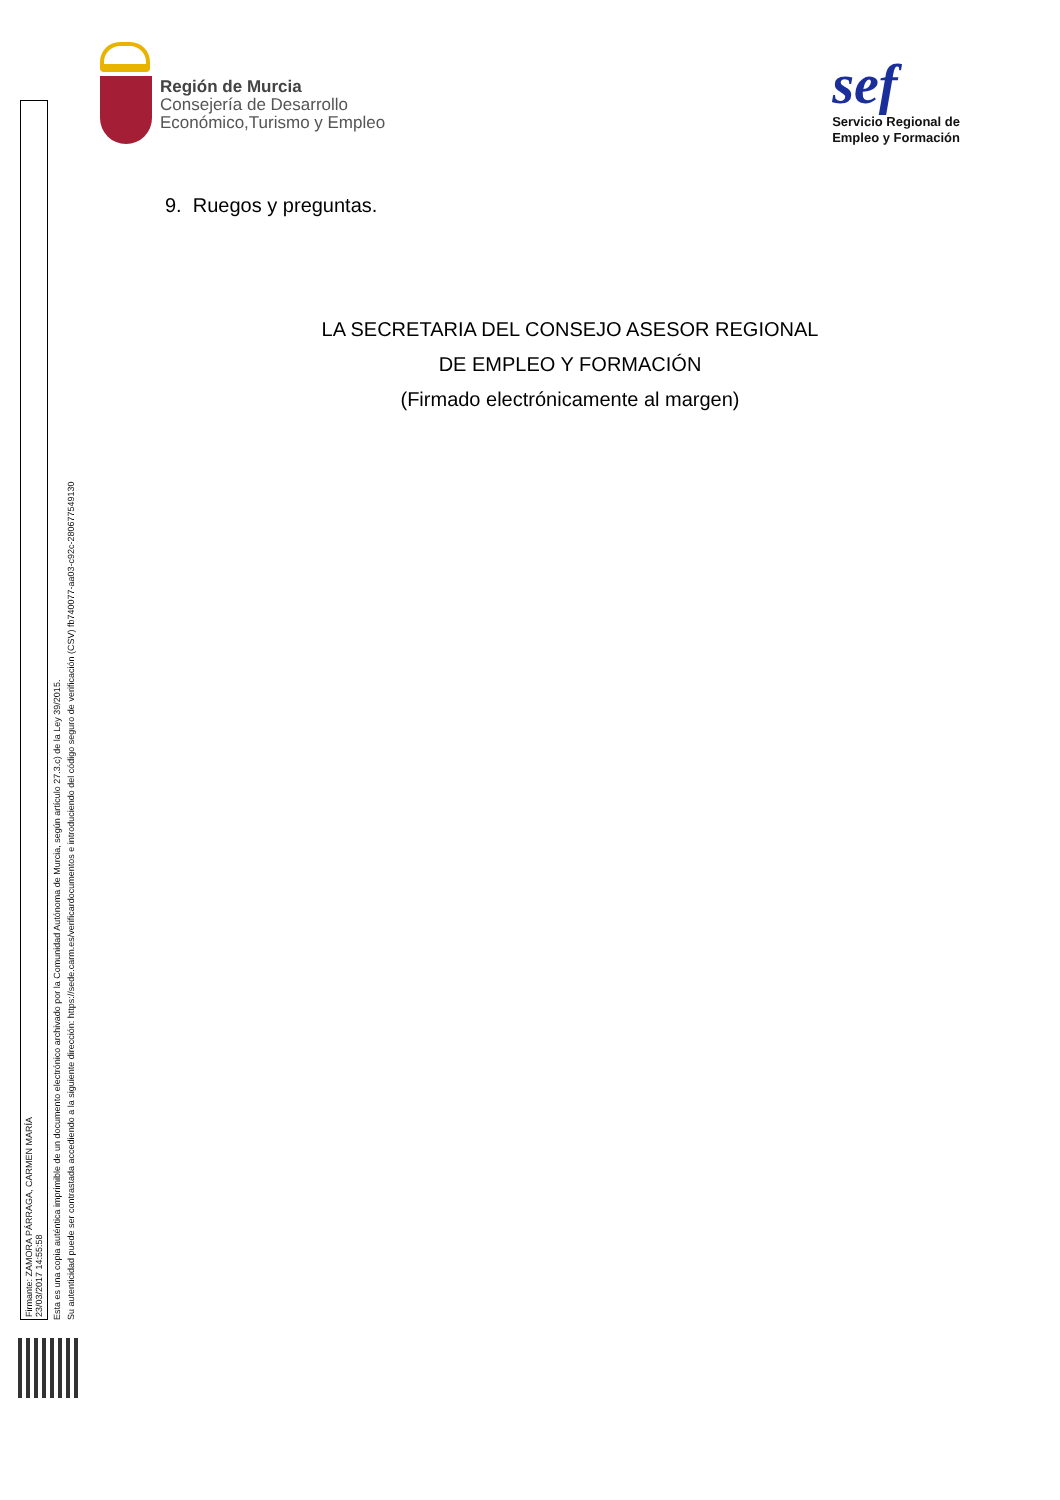Región de Murcia
Consejería de Desarrollo
Económico,Turismo y Empleo
sef
Servicio Regional de
Empleo y Formación
9. Ruegos y preguntas.
LA SECRETARIA DEL CONSEJO ASESOR REGIONAL
DE EMPLEO Y FORMACIÓN
(Firmado electrónicamente al margen)
Firmante: ZAMORA PÁRRAGA, CARMEN MARÍA
23/03/2017 14:55:58
Esta es una copia auténtica imprimible de un documento electrónico archivado por la Comunidad Autónoma de Murcia, según artículo 27.3.c) de la Ley 39/2015.
Su autenticidad puede ser contrastada accediendo a la siguiente dirección: https://sede.carm.es/verificardocumentos e introduciendo del código seguro de verificación (CSV) fb740077-aa03-c92c-280677549130